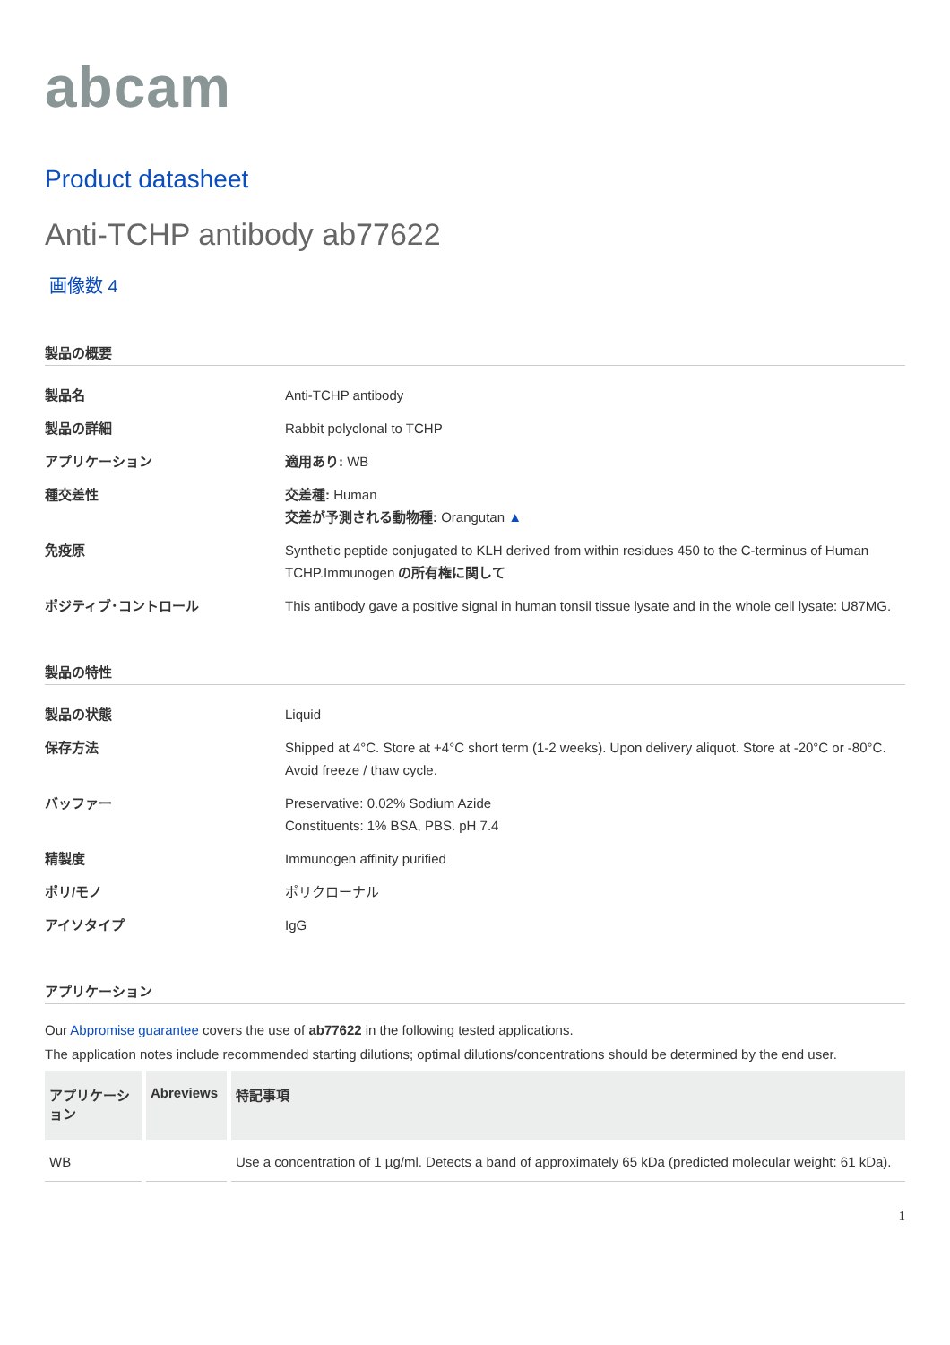abcam
Product datasheet
Anti-TCHP antibody ab77622
画像数 4
製品の概要
製品名
Anti-TCHP antibody
製品の詳細
Rabbit polyclonal to TCHP
アプリケーション
適用あり: WB
種交差性
交差種: Human
交差が予測される動物種: Orangutan ▲
免疫原
Synthetic peptide conjugated to KLH derived from within residues 450 to the C-terminus of Human TCHP.Immunogen の所有権に関して
ポジティブ･コントロール
This antibody gave a positive signal in human tonsil tissue lysate and in the whole cell lysate: U87MG.
製品の特性
製品の状態
Liquid
保存方法
Shipped at 4°C. Store at +4°C short term (1-2 weeks). Upon delivery aliquot. Store at -20°C or -80°C. Avoid freeze / thaw cycle.
バッファー
Preservative: 0.02% Sodium Azide
Constituents: 1% BSA, PBS. pH 7.4
精製度
Immunogen affinity purified
ポリ/モノ
ポリクローナル
アイソタイプ
IgG
アプリケーション
Our Abpromise guarantee covers the use of ab77622 in the following tested applications.
The application notes include recommended starting dilutions; optimal dilutions/concentrations should be determined by the end user.
| アプリケーション | Abreviews | 特記事項 |
| --- | --- | --- |
| WB | | Use a concentration of 1 µg/ml. Detects a band of approximately 65 kDa (predicted molecular weight: 61 kDa). |
1